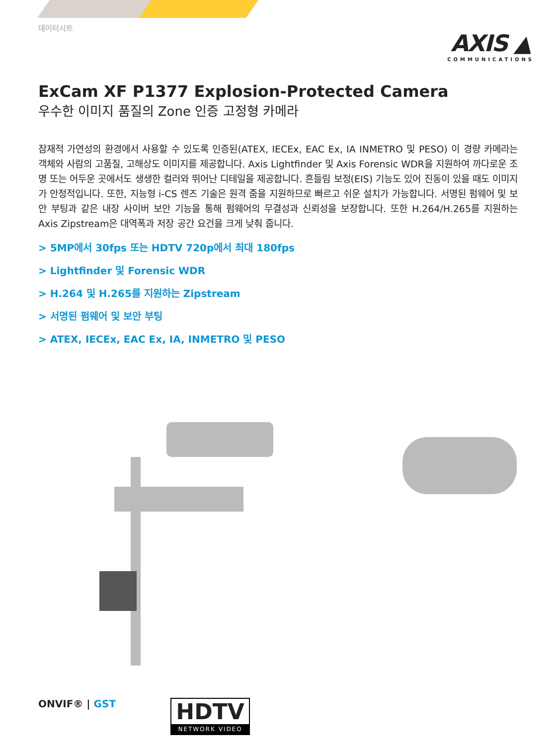데이터시트
AXIS ▲
COMMUNICATIONS
ExCam XF P1377 Explosion-Protected Camera
우수한 이미지 품질의 Zone 인증 고정형 카메라
잠재적 가연성의 환경에서 사용할 수 있도록 인증된(ATEX, IECEx, EAC Ex, IA INMETRO 및 PESO) 이 경량 카메라는 객체와 사람의 고품질, 고해상도 이미지를 제공합니다. Axis Lightfinder 및 Axis Forensic WDR을 지원하여 까다로운 조명 또는 어두운 곳에서도 생생한 컬러와 뛰어난 디테일을 제공합니다. 흔들림 보정(EIS) 기능도 있어 진동이 있을 때도 이미지가 안정적입니다. 또한, 지능형 i-CS 렌즈 기술은 원격 줌을 지원하므로 빠르고 쉬운 설치가 가능합니다. 서명된 펌웨어 및 보안 부팅과 같은 내장 사이버 보안 기능을 통해 펌웨어의 무결성과 신뢰성을 보장합니다. 또한 H.264/H.265를 지원하는 Axis Zipstream은 대역폭과 저장 공간 요건을 크게 낮춰 줍니다.
> 5MP에서 30fps 또는 HDTV 720p에서 최대 180fps
> Lightfinder 및 Forensic WDR
> H.264 및 H.265를 지원하는 Zipstream
> 서명된 펌웨어 및 보안 부팅
> ATEX, IECEx, EAC Ex, IA, INMETRO 및 PESO
ONVIF® | GST
HDTV
NETWORK VIDEO